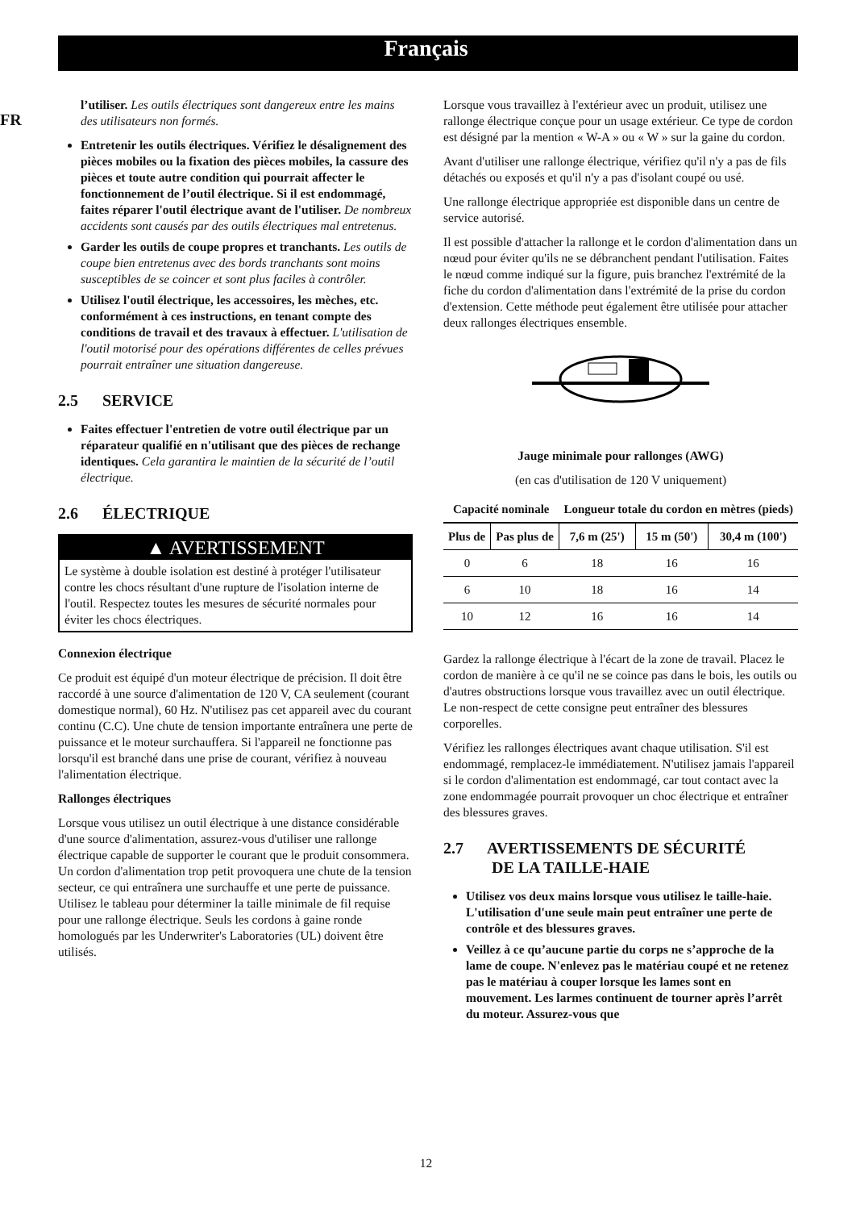Français
FR
l’utiliser. Les outils électriques sont dangereux entre les mains des utilisateurs non formés.
Entretenir les outils électriques. Vérifiez le désalignement des pièces mobiles ou la fixation des pièces mobiles, la cassure des pièces et toute autre condition qui pourrait affecter le fonctionnement de l’outil électrique. Si il est endommagé, faites réparer l'outil électrique avant de l'utiliser. De nombreux accidents sont causés par des outils électriques mal entretenus.
Garder les outils de coupe propres et tranchants. Les outils de coupe bien entretenus avec des bords tranchants sont moins susceptibles de se coincer et sont plus faciles à contrôler.
Utilisez l'outil électrique, les accessoires, les mèches, etc. conformément à ces instructions, en tenant compte des conditions de travail et des travaux à effectuer. L'utilisation de l'outil motorisé pour des opérations différentes de celles prévues pourrait entraîner une situation dangereuse.
2.5 SERVICE
Faites effectuer l'entretien de votre outil électrique par un réparateur qualifié en n'utilisant que des pièces de rechange identiques. Cela garantira le maintien de la sécurité de l’outil électrique.
2.6 ÉLECTRIQUE
▲ AVERTISSEMENT
Le système à double isolation est destiné à protéger l'utilisateur contre les chocs résultant d'une rupture de l'isolation interne de l'outil. Respectez toutes les mesures de sécurité normales pour éviter les chocs électriques.
Connexion électrique
Ce produit est équipé d'un moteur électrique de précision. Il doit être raccordé à une source d'alimentation de 120 V, CA seulement (courant domestique normal), 60 Hz. N'utilisez pas cet appareil avec du courant continu (C.C). Une chute de tension importante entraînera une perte de puissance et le moteur surchauffera. Si l'appareil ne fonctionne pas lorsqu'il est branché dans une prise de courant, vérifiez à nouveau l'alimentation électrique.
Rallonges électriques
Lorsque vous utilisez un outil électrique à une distance considérable d'une source d'alimentation, assurez-vous d'utiliser une rallonge électrique capable de supporter le courant que le produit consommera. Un cordon d'alimentation trop petit provoquera une chute de la tension secteur, ce qui entraînera une surchauffe et une perte de puissance. Utilisez le tableau pour déterminer la taille minimale de fil requise pour une rallonge électrique. Seuls les cordons à gaine ronde homologués par les Underwriter's Laboratories (UL) doivent être utilisés.
Lorsque vous travaillez à l'extérieur avec un produit, utilisez une rallonge électrique conçue pour un usage extérieur. Ce type de cordon est désigné par la mention « W-A » ou « W » sur la gaine du cordon.
Avant d'utiliser une rallonge électrique, vérifiez qu'il n'y a pas de fils détachés ou exposés et qu'il n'y a pas d'isolant coupé ou usé.
Une rallonge électrique appropriée est disponible dans un centre de service autorisé.
Il est possible d'attacher la rallonge et le cordon d'alimentation dans un nœud pour éviter qu'ils ne se débranchent pendant l'utilisation. Faites le nœud comme indiqué sur la figure, puis branchez l'extrémité de la fiche du cordon d'alimentation dans l'extrémité de la prise du cordon d'extension. Cette méthode peut également être utilisée pour attacher deux rallonges électriques ensemble.
Jauge minimale pour rallonges (AWG)
(en cas d'utilisation de 120 V uniquement)
| Capacité nominale | | Longueur totale du cordon en mètres (pieds) | | |
| --- | --- | --- | --- | --- |
| Plus de | Pas plus de | 7,6 m (25') | 15 m (50') | 30,4 m (100') |
| 0 | 6 | 18 | 16 | 16 |
| 6 | 10 | 18 | 16 | 14 |
| 10 | 12 | 16 | 16 | 14 |
Gardez la rallonge électrique à l'écart de la zone de travail. Placez le cordon de manière à ce qu'il ne se coince pas dans le bois, les outils ou d'autres obstructions lorsque vous travaillez avec un outil électrique. Le non-respect de cette consigne peut entraîner des blessures corporelles.
Vérifiez les rallonges électriques avant chaque utilisation. S'il est endommagé, remplacez-le immédiatement. N'utilisez jamais l'appareil si le cordon d'alimentation est endommagé, car tout contact avec la zone endommagée pourrait provoquer un choc électrique et entraîner des blessures graves.
2.7 AVERTISSEMENTS DE SÉCURITÉ
DE LA TAILLE-HAIE
Utilisez vos deux mains lorsque vous utilisez le taille-haie. L'utilisation d'une seule main peut entraîner une perte de contrôle et des blessures graves.
Veillez à ce qu’aucune partie du corps ne s’approche de la lame de coupe. N'enlevez pas le matériau coupé et ne retenez pas le matériau à couper lorsque les lames sont en mouvement. Les larmes continuent de tourner après l’arrêt du moteur. Assurez-vous que
12